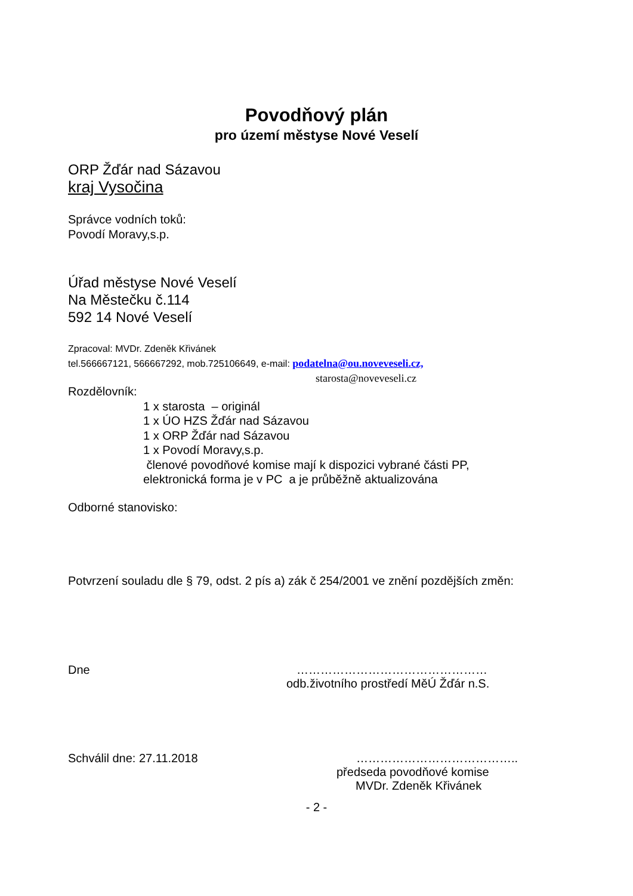Povodňový plán
pro území městyse Nové Veselí
ORP Žďár nad Sázavou
kraj Vysočina
Správce vodních toků:
Povodí Moravy,s.p.
Úřad městyse Nové Veselí
Na Městečku č.114
592 14 Nové Veselí
Zpracoval: MVDr. Zdeněk Křivánek
tel.566667121, 566667292, mob.725106649, e-mail: podatelna@ou.noveveseli.cz,
starosta@noveveseli.cz
Rozdělovník:
1 x starosta – originál
1 x ÚO HZS Žďár nad Sázavou
1 x ORP Žďár nad Sázavou
1 x Povodí Moravy,s.p.
členové povodňové komise mají k dispozici vybrané části PP,
elektronická forma je v PC a je průběžně aktualizována
Odborné stanovisko:
Potvrzení souladu dle § 79, odst. 2 pís a) zák č 254/2001 ve znění pozdějších změn:
Dne …………………………………………
odb.životního prostředí MěÚ Žďár n.S.
Schválil dne: 27.11.2018 …………………………………..
předseda povodňové komise
MVDr. Zdeněk Křivánek
- 2 -